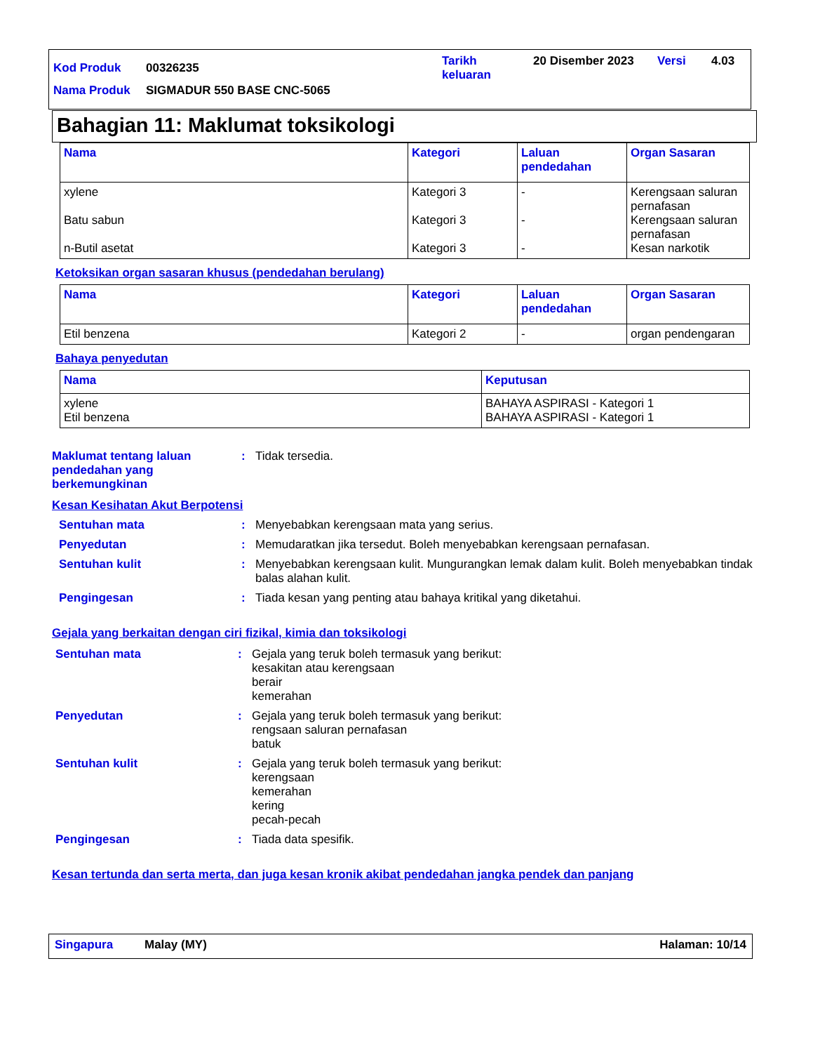| Kod Produk | 00326235 | Tarikh keluaran | 20 Disember 2023 | Versi | 4.03 |
| Nama Produk | SIGMADUR 550 BASE CNC-5065 | | | | |
Bahagian 11: Maklumat toksikologi
| Nama | Kategori | Laluan pendedahan | Organ Sasaran |
| --- | --- | --- | --- |
| xylene Batu sabun n-Butil asetat | Kategori 3 Kategori 3 Kategori 3 | - - - | Kerengsaan saluran pernafasan Kerengsaan saluran pernafasan Kesan narkotik |
Ketoksikan organ sasaran khusus (pendedahan berulang)
| Nama | Kategori | Laluan pendedahan | Organ Sasaran |
| --- | --- | --- | --- |
| Etil benzena | Kategori 2 | - | organ pendengaran |
Bahaya penyedutan
| Nama | Keputusan |
| --- | --- |
| xylene Etil benzena | BAHAYA ASPIRASI - Kategori 1 BAHAYA ASPIRASI - Kategori 1 |
Maklumat tentang laluan pendedahan yang berkemungkinan
: Tidak tersedia.
Kesan Kesihatan Akut Berpotensi
Sentuhan mata : Menyebabkan kerengsaan mata yang serius.
Penyedutan : Memudaratkan jika tersedut. Boleh menyebabkan kerengsaan pernafasan.
Sentuhan kulit : Menyebabkan kerengsaan kulit. Mungurangkan lemak dalam kulit. Boleh menyebabkan tindak balas alahan kulit.
Pengingesan : Tiada kesan yang penting atau bahaya kritikal yang diketahui.
Gejala yang berkaitan dengan ciri fizikal, kimia dan toksikologi
Sentuhan mata : Gejala yang teruk boleh termasuk yang berikut:
kesakitan atau kerengsaan
berair
kemerahan
Penyedutan : Gejala yang teruk boleh termasuk yang berikut:
rengsaan saluran pernafasan
batuk
Sentuhan kulit : Gejala yang teruk boleh termasuk yang berikut:
kerengsaan
kemerahan
kering
pecah-pecah
Pengingesan : Tiada data spesifik.
Kesan tertunda dan serta merta, dan juga kesan kronik akibat pendedahan jangka pendek dan panjang
Singapura Malay (MY) Halaman: 10/14